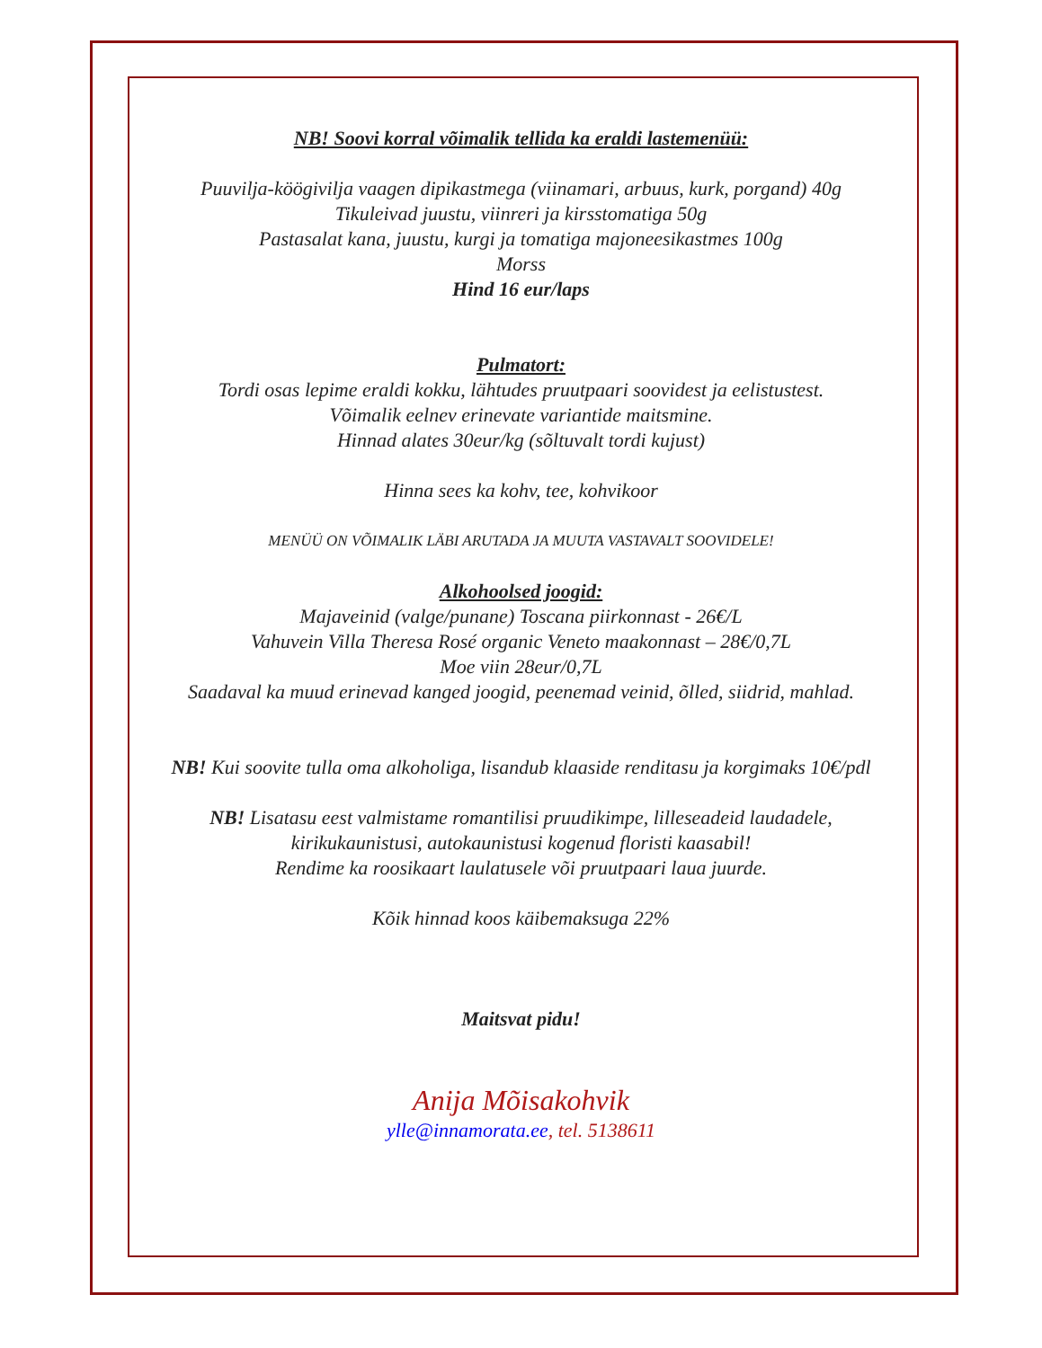NB! Soovi korral võimalik tellida ka eraldi lastemenüü:
Puuvilja-köögivilja vaagen dipikastmega (viinamari, arbuus, kurk, porgand) 40g
Tikuleivad juustu, viinreri ja kirsstomatiga 50g
Pastasalat kana, juustu, kurgi ja tomatiga majoneesikastmes 100g
Morss
Hind 16 eur/laps
Pulmatort:
Tordi osas lepime eraldi kokku, lähtudes pruutpaari soovidest ja eelistustest.
Võimalik eelnev erinevate variantide maitsmine.
Hinnad alates 30eur/kg (sõltuvalt tordi kujust)
Hinna sees ka kohv, tee, kohvikoor
MENÜÜ ON VÕIMALIK LÄBI ARUTADA JA MUUTA VASTAVALT SOOVIDELE!
Alkohoolsed joogid:
Majaveinid (valge/punane) Toscana piirkonnast - 26€/L
Vahuvein Villa Theresa Rosé organic Veneto maakonnast – 28€/0,7L
Moe viin 28eur/0,7L
Saadaval ka muud erinevad kanged joogid, peenemad veinid, õlled, siidrid, mahlad.
NB! Kui soovite tulla oma alkoholiga, lisandub klaaside renditasu ja korgimaks 10€/pdl
NB! Lisatasu eest valmistame romantilisi pruudikimpe, lilleseadeid laudadele,
kirikukaunistusi, autokaunistusi kogenud floristi kaasabil!
Rendime ka roosikaart laulatusele või pruutpaari laua juurde.
Kõik hinnad koos käibemaksuga 22%
Maitsvat pidu!
Anija Mõisakohvik
ylle@innamorata.ee, tel. 5138611